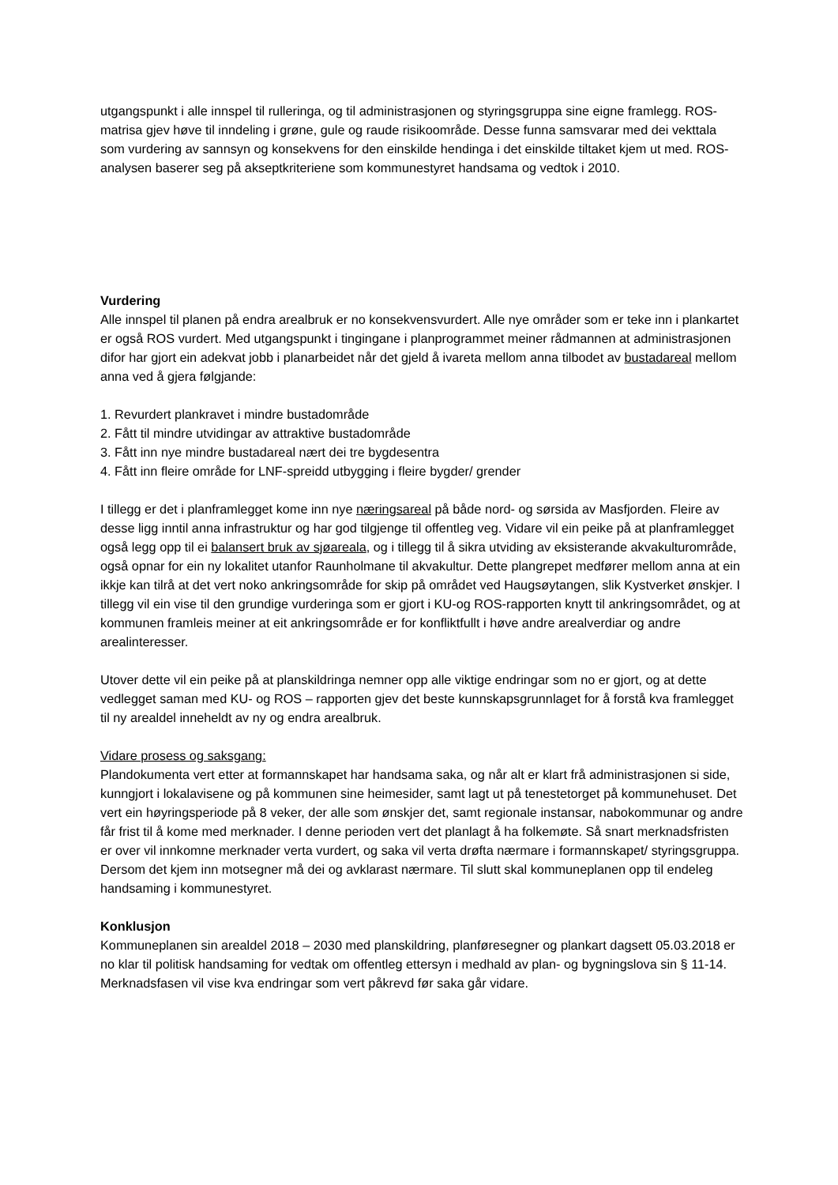utgangspunkt i alle innspel til rulleringa, og til administrasjonen og styringsgruppa sine eigne framlegg. ROS-matrisa gjev høve til inndeling i grøne, gule og raude risikoområde. Desse funna samsvarar med dei vekttala som vurdering av sannsyn og konsekvens for den einskilde hendinga i det einskilde tiltaket kjem ut med. ROS-analysen baserer seg på akseptkriteriene som kommunestyret handsama og vedtok i 2010.
Vurdering
Alle innspel til planen på endra arealbruk er no konsekvensvurdert. Alle nye områder som er teke inn i plankartet er også ROS vurdert. Med utgangspunkt i tingingane i planprogrammet meiner rådmannen at administrasjonen difor har gjort ein adekvat jobb i planarbeidet når det gjeld å ivareta mellom anna tilbodet av bustadareal mellom anna ved å gjera følgjande:
1. Revurdert plankravet i mindre bustadområde
2. Fått til mindre utvidingar av attraktive bustadområde
3. Fått inn nye mindre bustadareal nært dei tre bygdesentra
4. Fått inn fleire område for LNF-spreidd utbygging i fleire bygder/ grender
I tillegg er det i planframlegget kome inn nye næringsareal på både nord- og sørsida av Masfjorden. Fleire av desse ligg inntil anna infrastruktur og har god tilgjenge til offentleg veg. Vidare vil ein peike på at planframlegget også legg opp til ei balansert bruk av sjøareala, og i tillegg til å sikra utviding av eksisterande akvakulturområde, også opnar for ein ny lokalitet utanfor Raunholmane til akvakultur. Dette plangrepet medfører mellom anna at ein ikkje kan tilrå at det vert noko ankringsområde for skip på området ved Haugsøytangen, slik Kystverket ønskjer. I tillegg vil ein vise til den grundige vurderinga som er gjort i KU-og ROS-rapporten knytt til ankringsområdet, og at kommunen framleis meiner at eit ankringsområde er for konfliktfullt i høve andre arealverdiar og andre arealinteresser.
Utover dette vil ein peike på at planskildringa nemner opp alle viktige endringar som no er gjort, og at dette vedlegget saman med KU- og ROS – rapporten gjev det beste kunnskapsgrunnlaget for å forstå kva framlegget til ny arealdel inneheldt av ny og endra arealbruk.
Vidare prosess og saksgang:
Plandokumenta vert etter at formannskapet har handsama saka, og når alt er klart frå administrasjonen si side, kunngjort i lokalavisene og på kommunen sine heimesider, samt lagt ut på tenestetorget på kommunehuset. Det vert ein høyringsperiode på 8 veker, der alle som ønskjer det, samt regionale instansar, nabokommunar og andre får frist til å kome med merknader. I denne perioden vert det planlagt å ha folkemøte. Så snart merknadsfristen er over vil innkomne merknader verta vurdert, og saka vil verta drøfta nærmare i formannskapet/ styringsgruppa. Dersom det kjem inn motsegner må dei og avklarast nærmare. Til slutt skal kommuneplanen opp til endeleg handsaming i kommunestyret.
Konklusjon
Kommuneplanen sin arealdel 2018 – 2030 med planskildring, planføresegner og plankart dagsett 05.03.2018 er no klar til politisk handsaming for vedtak om offentleg ettersyn i medhald av plan- og bygningslova sin § 11-14. Merknadsfasen vil vise kva endringar som vert påkrevd før saka går vidare.